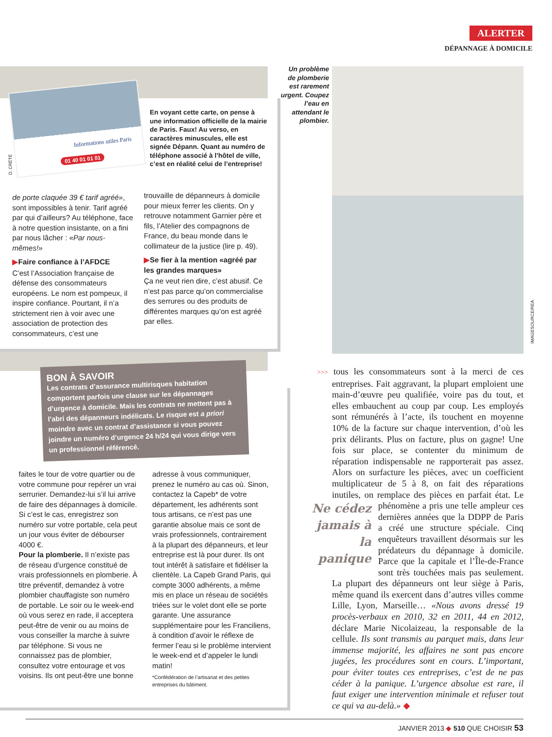ALERTER
DÉPANNAGE À DOMICILE
Informations utiles Paris
01 40 01 01 01
D. CRÉTÉ
En voyant cette carte, on pense à une information officielle de la mairie de Paris. Faux! Au verso, en caractères minuscules, elle est signée Dépann. Quant au numéro de téléphone associé à l’hôtel de ville, c’est en réalité celui de l’entreprise!
de porte claquée 39 € tarif agréé», sont impossibles à tenir. Tarif agréé par qui d’ailleurs? Au téléphone, face à notre question insistante, on a fini par nous lâcher : «Par nous-mêmes!»
▶Faire confiance à l’AFDCE
C’est l’Association française de défense des consommateurs européens. Le nom est pompeux, il inspire confiance. Pourtant, il n’a strictement rien à voir avec une association de protection des consommateurs, c’est une
trouvaille de dépanneurs à domicile pour mieux ferrer les clients. On y retrouve notamment Garnier père et fils, l’Atelier des compagnons de France, du beau monde dans le collimateur de la justice (lire p. 49).
▶Se fier à la mention «agréé par les grandes marques»
Ça ne veut rien dire, c’est abusif. Ce n’est pas parce qu’on commercialise des serrures ou des produits de différentes marques qu’on est agréé par elles.
BON À SAVOIR
Les contrats d’assurance multirisques habitation comportent parfois une clause sur les dépannages d’urgence à domicile. Mais les contrats ne mettent pas à l’abri des dépanneurs indélicats. Le risque est a priori moindre avec un contrat d’assistance si vous pouvez joindre un numéro d’urgence 24 h/24 qui vous dirige vers un professionnel référencé.
faites le tour de votre quartier ou de votre commune pour repérer un vrai serrurier. Demandez-lui s’il lui arrive de faire des dépannages à domicile. Si c’est le cas, enregistrez son numéro sur votre portable, cela peut un jour vous éviter de débourser 4000 €.
Pour la plomberie. Il n’existe pas de réseau d’urgence constitué de vrais professionnels en plomberie. À titre préventif, demandez à votre plombier chauffagiste son numéro de portable. Le soir ou le week-end où vous serez en rade, il acceptera peut-être de venir ou au moins de vous conseiller la marche à suivre par téléphone. Si vous ne connaissez pas de plombier, consultez votre entourage et vos voisins. Ils ont peut-être une bonne
adresse à vous communiquer, prenez le numéro au cas où. Sinon, contactez la Capeb* de votre département, les adhérents sont tous artisans, ce n’est pas une garantie absolue mais ce sont de vrais professionnels, contrairement à la plupart des dépanneurs, et leur entreprise est là pour durer. Ils ont tout intérêt à satisfaire et fidéliser la clientèle. La Capeb Grand Paris, qui compte 3000 adhérents, a même mis en place un réseau de sociétés triées sur le volet dont elle se porte garante. Une assurance supplémentaire pour les Franciliens, à condition d’avoir le réflexe de fermer l’eau si le problème intervient le week-end et d’appeler le lundi matin!
*Confédération de l’artisanat et des petites entreprises du bâtiment.
Un problème de plomberie est rarement urgent. Coupez l’eau en attendant le plombier.
IMAGESOURCE/REA
>>> tous les consommateurs sont à la merci de ces entreprises. Fait aggravant, la plupart emploient une main-d’œuvre peu qualifiée, voire pas du tout, et elles embauchent au coup par coup. Les employés sont rémunérés à l’acte, ils touchent en moyenne 10% de la facture sur chaque intervention, d’où les prix délirants. Plus on facture, plus on gagne! Une fois sur place, se contenter du minimum de réparation indispensable ne rapporterait pas assez. Alors on surfacture les pièces, avec un coefficient multiplicateur de 5 à 8, on fait des réparations inutiles, on remplace des pièces en parfait état. Le phénomène a pris une telle ampleur ces Ne cédez jamais à la panique dernières années que la DDPP de Paris a créé une structure spéciale. Cinq enquêteurs travaillent désormais sur les prédateurs du dépannage à domicile. Parce que la capitale et l’Île-de-France sont très touchées mais pas seulement. La plupart des dépanneurs ont leur siège à Paris, même quand ils exercent dans d’autres villes comme Lille, Lyon, Marseille… «Nous avons dressé 19 procès-verbaux en 2010, 32 en 2011, 44 en 2012, déclare Marie Nicolaizeau, la responsable de la cellule. Ils sont transmis au parquet mais, dans leur immense majorité, les affaires ne sont pas encore jugées, les procédures sont en cours. L’important, pour éviter toutes ces entreprises, c’est de ne pas céder à la panique. L’urgence absolue est rare, il faut exiger une intervention minimale et refuser tout ce qui va au-delà.» ◆
JANVIER 2013 ◆ 510 QUE CHOISIR 53